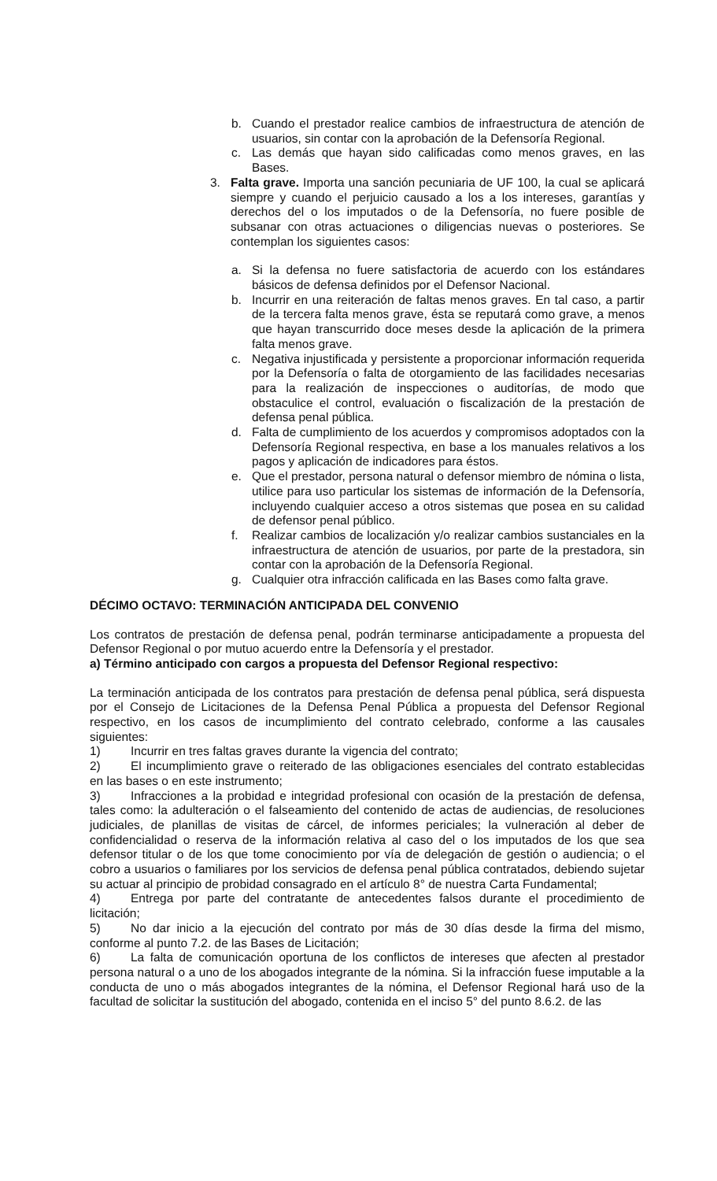b. Cuando el prestador realice cambios de infraestructura de atención de usuarios, sin contar con la aprobación de la Defensoría Regional.
c. Las demás que hayan sido calificadas como menos graves, en las Bases.
3. Falta grave. Importa una sanción pecuniaria de UF 100, la cual se aplicará siempre y cuando el perjuicio causado a los a los intereses, garantías y derechos del o los imputados o de la Defensoría, no fuere posible de subsanar con otras actuaciones o diligencias nuevas o posteriores. Se contemplan los siguientes casos:
a. Si la defensa no fuere satisfactoria de acuerdo con los estándares básicos de defensa definidos por el Defensor Nacional.
b. Incurrir en una reiteración de faltas menos graves. En tal caso, a partir de la tercera falta menos grave, ésta se reputará como grave, a menos que hayan transcurrido doce meses desde la aplicación de la primera falta menos grave.
c. Negativa injustificada y persistente a proporcionar información requerida por la Defensoría o falta de otorgamiento de las facilidades necesarias para la realización de inspecciones o auditorías, de modo que obstaculice el control, evaluación o fiscalización de la prestación de defensa penal pública.
d. Falta de cumplimiento de los acuerdos y compromisos adoptados con la Defensoría Regional respectiva, en base a los manuales relativos a los pagos y aplicación de indicadores para éstos.
e. Que el prestador, persona natural o defensor miembro de nómina o lista, utilice para uso particular los sistemas de información de la Defensoría, incluyendo cualquier acceso a otros sistemas que posea en su calidad de defensor penal público.
f. Realizar cambios de localización y/o realizar cambios sustanciales en la infraestructura de atención de usuarios, por parte de la prestadora, sin contar con la aprobación de la Defensoría Regional.
g. Cualquier otra infracción calificada en las Bases como falta grave.
DÉCIMO OCTAVO: TERMINACIÓN ANTICIPADA DEL CONVENIO
Los contratos de prestación de defensa penal, podrán terminarse anticipadamente a propuesta del Defensor Regional o por mutuo acuerdo entre la Defensoría y el prestador.
a) Término anticipado con cargos a propuesta del Defensor Regional respectivo:
La terminación anticipada de los contratos para prestación de defensa penal pública, será dispuesta por el Consejo de Licitaciones de la Defensa Penal Pública a propuesta del Defensor Regional respectivo, en los casos de incumplimiento del contrato celebrado, conforme a las causales siguientes:
1) Incurrir en tres faltas graves durante la vigencia del contrato;
2) El incumplimiento grave o reiterado de las obligaciones esenciales del contrato establecidas en las bases o en este instrumento;
3) Infracciones a la probidad e integridad profesional con ocasión de la prestación de defensa, tales como: la adulteración o el falseamiento del contenido de actas de audiencias, de resoluciones judiciales, de planillas de visitas de cárcel, de informes periciales; la vulneración al deber de confidencialidad o reserva de la información relativa al caso del o los imputados de los que sea defensor titular o de los que tome conocimiento por vía de delegación de gestión o audiencia; o el cobro a usuarios o familiares por los servicios de defensa penal pública contratados, debiendo sujetar su actuar al principio de probidad consagrado en el artículo 8° de nuestra Carta Fundamental;
4) Entrega por parte del contratante de antecedentes falsos durante el procedimiento de licitación;
5) No dar inicio a la ejecución del contrato por más de 30 días desde la firma del mismo, conforme al punto 7.2. de las Bases de Licitación;
6) La falta de comunicación oportuna de los conflictos de intereses que afecten al prestador persona natural o a uno de los abogados integrante de la nómina. Si la infracción fuese imputable a la conducta de uno o más abogados integrantes de la nómina, el Defensor Regional hará uso de la facultad de solicitar la sustitución del abogado, contenida en el inciso 5° del punto 8.6.2. de las